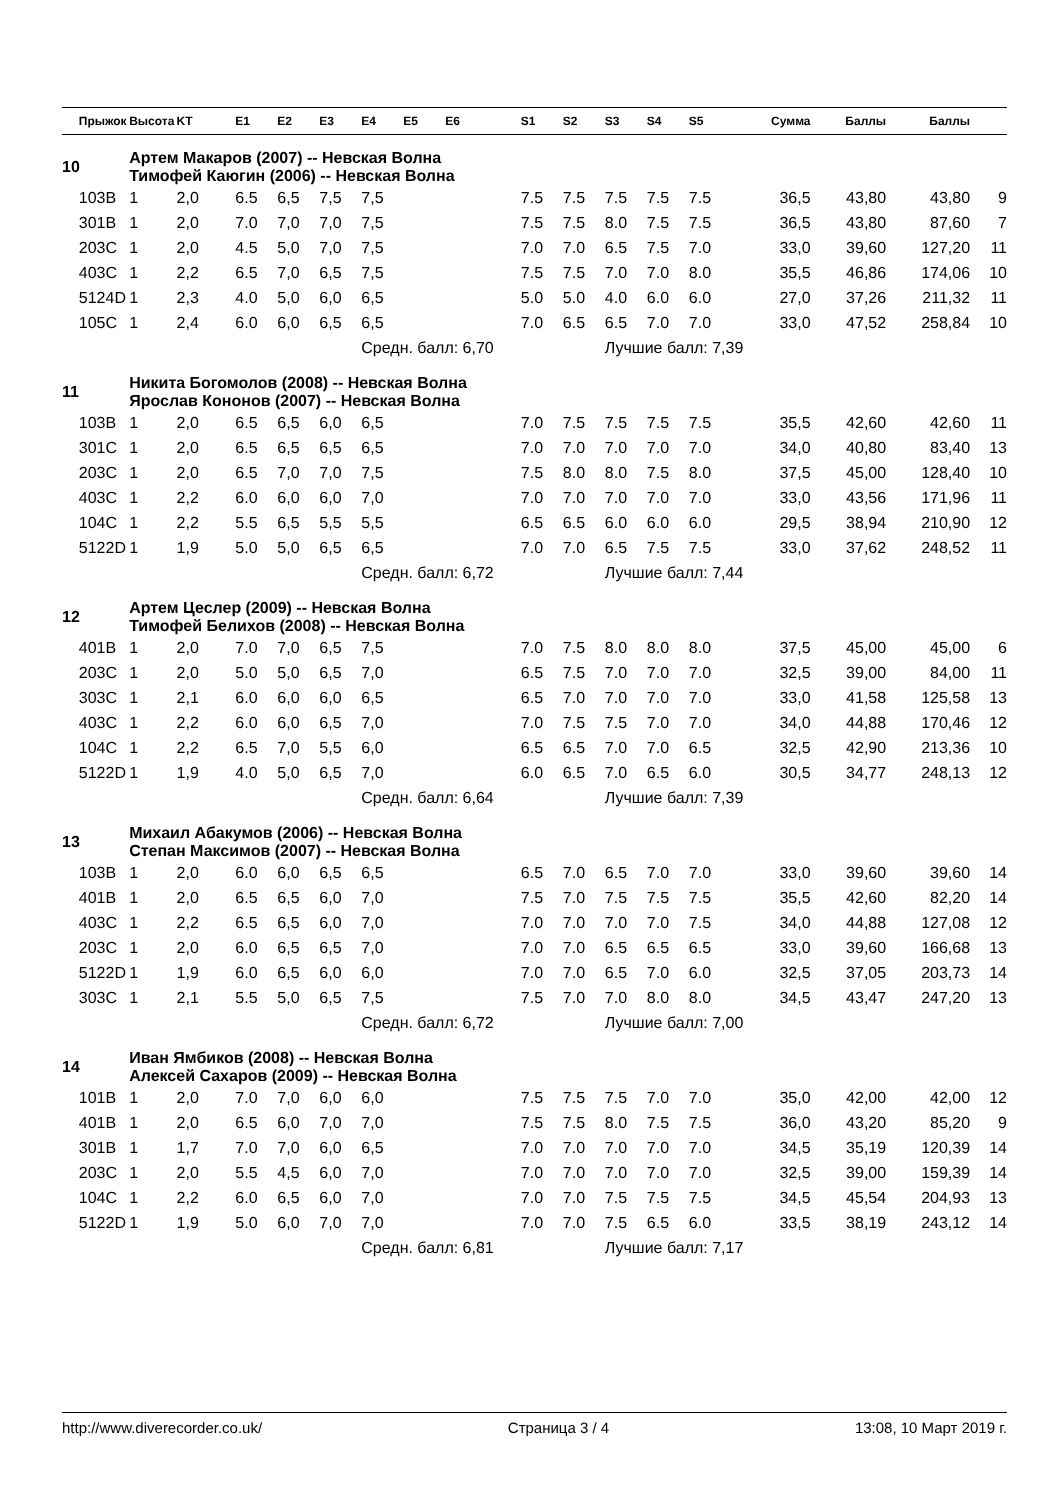| | Прыжок | Высота | KT | E1 | E2 | E3 | E4 | E5 | E6 | S1 | S2 | S3 | S4 | S5 | Сумма | Баллы | Баллы | |
| --- | --- | --- | --- | --- | --- | --- | --- | --- | --- | --- | --- | --- | --- | --- | --- | --- | --- | --- |
| 10 | | Артем Макаров (2007) -- Невская Волна Тимофей Каюгин (2006) -- Невская Волна | | | | | | | | | | | | | | | | |
| | 103B | 1 | 2,0 | 6.5 | 6,5 | 7,5 | 7,5 | | | 7.5 | 7.5 | 7.5 | 7.5 | 7.5 | 36,5 | 43,80 | 43,80 | 9 |
| | 301B | 1 | 2,0 | 7.0 | 7,0 | 7,0 | 7,5 | | | 7.5 | 7.5 | 8.0 | 7.5 | 7.5 | 36,5 | 43,80 | 87,60 | 7 |
| | 203C | 1 | 2,0 | 4.5 | 5,0 | 7,0 | 7,5 | | | 7.0 | 7.0 | 6.5 | 7.5 | 7.0 | 33,0 | 39,60 | 127,20 | 11 |
| | 403C | 1 | 2,2 | 6.5 | 7,0 | 6,5 | 7,5 | | | 7.5 | 7.5 | 7.0 | 7.0 | 8.0 | 35,5 | 46,86 | 174,06 | 10 |
| | 5124D | 1 | 2,3 | 4.0 | 5,0 | 6,0 | 6,5 | | | 5.0 | 5.0 | 4.0 | 6.0 | 6.0 | 27,0 | 37,26 | 211,32 | 11 |
| | 105C | 1 | 2,4 | 6.0 | 6,0 | 6,5 | 6,5 | | | 7.0 | 6.5 | 6.5 | 7.0 | 7.0 | 33,0 | 47,52 | 258,84 | 10 |
| | | | | | | | Средн. балл: 6,70 | | | | | Лучшие балл: 7,39 | | | | | | |
| 11 | | Никита Богомолов (2008) -- Невская Волна Ярослав Кононов (2007) -- Невская Волна | | | | | | | | | | | | | | | | |
| | 103B | 1 | 2,0 | 6.5 | 6,5 | 6,0 | 6,5 | | | 7.0 | 7.5 | 7.5 | 7.5 | 7.5 | 35,5 | 42,60 | 42,60 | 11 |
| | 301C | 1 | 2,0 | 6.5 | 6,5 | 6,5 | 6,5 | | | 7.0 | 7.0 | 7.0 | 7.0 | 7.0 | 34,0 | 40,80 | 83,40 | 13 |
| | 203C | 1 | 2,0 | 6.5 | 7,0 | 7,0 | 7,5 | | | 7.5 | 8.0 | 8.0 | 7.5 | 8.0 | 37,5 | 45,00 | 128,40 | 10 |
| | 403C | 1 | 2,2 | 6.0 | 6,0 | 6,0 | 7,0 | | | 7.0 | 7.0 | 7.0 | 7.0 | 7.0 | 33,0 | 43,56 | 171,96 | 11 |
| | 104C | 1 | 2,2 | 5.5 | 6,5 | 5,5 | 5,5 | | | 6.5 | 6.5 | 6.0 | 6.0 | 6.0 | 29,5 | 38,94 | 210,90 | 12 |
| | 5122D | 1 | 1,9 | 5.0 | 5,0 | 6,5 | 6,5 | | | 7.0 | 7.0 | 6.5 | 7.5 | 7.5 | 33,0 | 37,62 | 248,52 | 11 |
| | | | | | | | Средн. балл: 6,72 | | | | | Лучшие балл: 7,44 | | | | | | |
| 12 | | Артем Цеслер (2009) -- Невская Волна Тимофей Белихов (2008) -- Невская Волна | | | | | | | | | | | | | | | | |
| | 401B | 1 | 2,0 | 7.0 | 7,0 | 6,5 | 7,5 | | | 7.0 | 7.5 | 8.0 | 8.0 | 8.0 | 37,5 | 45,00 | 45,00 | 6 |
| | 203C | 1 | 2,0 | 5.0 | 5,0 | 6,5 | 7,0 | | | 6.5 | 7.5 | 7.0 | 7.0 | 7.0 | 32,5 | 39,00 | 84,00 | 11 |
| | 303C | 1 | 2,1 | 6.0 | 6,0 | 6,0 | 6,5 | | | 6.5 | 7.0 | 7.0 | 7.0 | 7.0 | 33,0 | 41,58 | 125,58 | 13 |
| | 403C | 1 | 2,2 | 6.0 | 6,0 | 6,5 | 7,0 | | | 7.0 | 7.5 | 7.5 | 7.0 | 7.0 | 34,0 | 44,88 | 170,46 | 12 |
| | 104C | 1 | 2,2 | 6.5 | 7,0 | 5,5 | 6,0 | | | 6.5 | 6.5 | 7.0 | 7.0 | 6.5 | 32,5 | 42,90 | 213,36 | 10 |
| | 5122D | 1 | 1,9 | 4.0 | 5,0 | 6,5 | 7,0 | | | 6.0 | 6.5 | 7.0 | 6.5 | 6.0 | 30,5 | 34,77 | 248,13 | 12 |
| | | | | | | | Средн. балл: 6,64 | | | | | Лучшие балл: 7,39 | | | | | | |
| 13 | | Михаил Абакумов (2006) -- Невская Волна Степан Максимов (2007) -- Невская Волна | | | | | | | | | | | | | | | | |
| | 103B | 1 | 2,0 | 6.0 | 6,0 | 6,5 | 6,5 | | | 6.5 | 7.0 | 6.5 | 7.0 | 7.0 | 33,0 | 39,60 | 39,60 | 14 |
| | 401B | 1 | 2,0 | 6.5 | 6,5 | 6,0 | 7,0 | | | 7.5 | 7.0 | 7.5 | 7.5 | 7.5 | 35,5 | 42,60 | 82,20 | 14 |
| | 403C | 1 | 2,2 | 6.5 | 6,5 | 6,0 | 7,0 | | | 7.0 | 7.0 | 7.0 | 7.0 | 7.5 | 34,0 | 44,88 | 127,08 | 12 |
| | 203C | 1 | 2,0 | 6.0 | 6,5 | 6,5 | 7,0 | | | 7.0 | 7.0 | 6.5 | 6.5 | 6.5 | 33,0 | 39,60 | 166,68 | 13 |
| | 5122D | 1 | 1,9 | 6.0 | 6,5 | 6,0 | 6,0 | | | 7.0 | 7.0 | 6.5 | 7.0 | 6.0 | 32,5 | 37,05 | 203,73 | 14 |
| | 303C | 1 | 2,1 | 5.5 | 5,0 | 6,5 | 7,5 | | | 7.5 | 7.0 | 7.0 | 8.0 | 8.0 | 34,5 | 43,47 | 247,20 | 13 |
| | | | | | | | Средн. балл: 6,72 | | | | | Лучшие балл: 7,00 | | | | | | |
| 14 | | Иван Ямбиков (2008) -- Невская Волна Алексей Сахаров (2009) -- Невская Волна | | | | | | | | | | | | | | | | |
| | 101B | 1 | 2,0 | 7.0 | 7,0 | 6,0 | 6,0 | | | 7.5 | 7.5 | 7.5 | 7.0 | 7.0 | 35,0 | 42,00 | 42,00 | 12 |
| | 401B | 1 | 2,0 | 6.5 | 6,0 | 7,0 | 7,0 | | | 7.5 | 7.5 | 8.0 | 7.5 | 7.5 | 36,0 | 43,20 | 85,20 | 9 |
| | 301B | 1 | 1,7 | 7.0 | 7,0 | 6,0 | 6,5 | | | 7.0 | 7.0 | 7.0 | 7.0 | 7.0 | 34,5 | 35,19 | 120,39 | 14 |
| | 203C | 1 | 2,0 | 5.5 | 4,5 | 6,0 | 7,0 | | | 7.0 | 7.0 | 7.0 | 7.0 | 7.0 | 32,5 | 39,00 | 159,39 | 14 |
| | 104C | 1 | 2,2 | 6.0 | 6,5 | 6,0 | 7,0 | | | 7.0 | 7.0 | 7.5 | 7.5 | 7.5 | 34,5 | 45,54 | 204,93 | 13 |
| | 5122D | 1 | 1,9 | 5.0 | 6,0 | 7,0 | 7,0 | | | 7.0 | 7.0 | 7.5 | 6.5 | 6.0 | 33,5 | 38,19 | 243,12 | 14 |
| | | | | | | | Средн. балл: 6,81 | | | | | Лучшие балл: 7,17 | | | | | | |
http://www.diverecorder.co.uk/ Страница 3 / 4 13:08, 10 Март 2019 г.